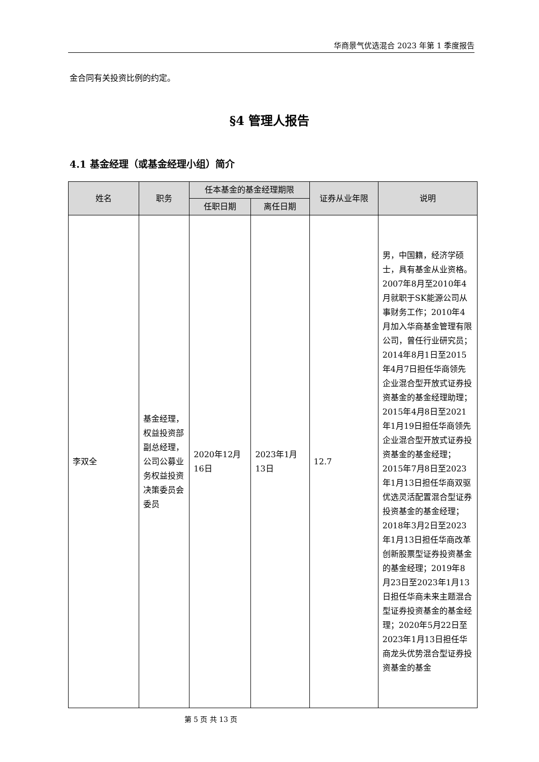华商景气优选混合 2023 年第 1 季度报告
金合同有关投资比例的约定。
§4 管理人报告
4.1 基金经理（或基金经理小组）简介
| 姓名 | 职务 | 任本基金的基金经理期限 | | 证券从业年限 | 说明 |
| --- | --- | --- | --- | --- | --- |
| | | 任职日期 | 离任日期 | | |
| 李双全 | 基金经理，权益投资部副总经理，公司公募业务权益投资决策委员会委员 | 2020年12月16日 | 2023年1月13日 | 12.7 | 男，中国籍，经济学硕士，具有基金从业资格。2007年8月至2010年4月就职于SK能源公司从事财务工作；2010年4月加入华商基金管理有限公司，曾任行业研究员；2014年8月1日至2015年4月7日担任华商领先企业混合型开放式证券投资基金的基金经理助理；2015年4月8日至2021年1月19日担任华商领先企业混合型开放式证券投资基金的基金经理；2015年7月8日至2023年1月13日担任华商双驱优选灵活配置混合型证券投资基金的基金经理；2018年3月2日至2023年1月13日担任华商改革创新股票型证券投资基金的基金经理；2019年8月23日至2023年1月13日担任华商未来主题混合型证券投资基金的基金经理；2020年5月22日至2023年1月13日担任华商龙头优势混合型证券投资基金的基金 |
第 5 页 共 13 页